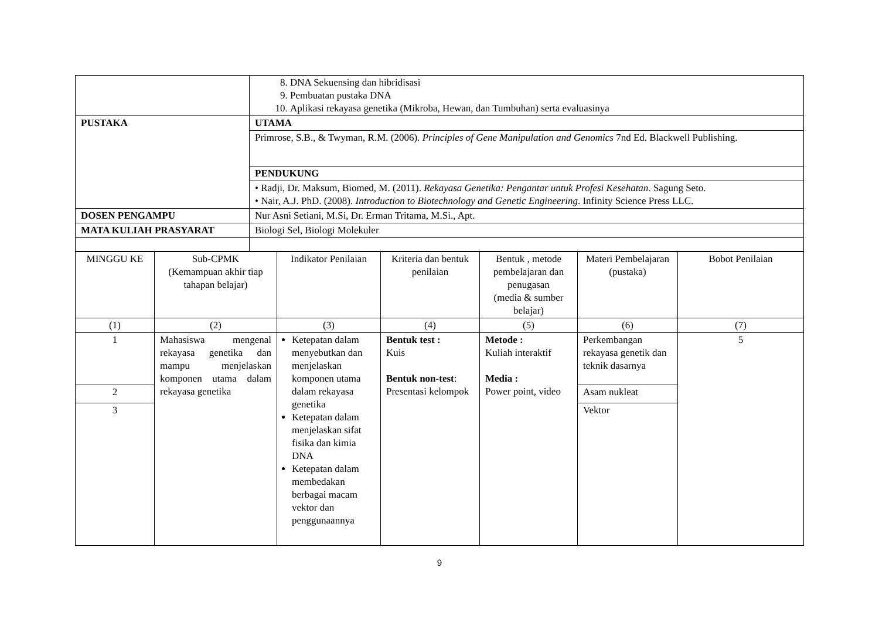| | 8. DNA Sekuensing dan hibridisasi 9. Pembuatan pustaka DNA 10. Aplikasi rekayasa genetika (Mikroba, Hewan, dan Tumbuhan) serta evaluasinya |
| PUSTAKA | UTAMA |
| | Primrose, S.B., & Twyman, R.M. (2006). Principles of Gene Manipulation and Genomics 7nd Ed. Blackwell Publishing. |
| | PENDUKUNG |
| | • Radji, Dr. Maksum, Biomed, M. (2011). Rekayasa Genetika: Pengantar untuk Profesi Kesehatan . Sagung Seto. • Nair, A.J. PhD. (2008). Introduction to Biotechnology and Genetic Engineering . Infinity Science Press LLC. |
| DOSEN PENGAMPU | Nur Asni Setiani, M.Si, Dr. Erman Tritama, M.Si., Apt. |
| MATA KULIAH PRASYARAT | Biologi Sel, Biologi Molekuler |
| MINGGU KE | Sub-CPMK (Kemampuan akhir tiap tahapan belajar) | Indikator Penilaian | Kriteria dan bentuk penilaian | Bentuk , metode pembelajaran dan penugasan (media & sumber belajar) | Materi Pembelajaran (pustaka) | Bobot Penilaian |
| --- | --- | --- | --- | --- | --- | --- |
| (1) | (2) | (3) | (4) | (5) | (6) | (7) |
| 1 | Mahasiswa mengenal rekayasa genetika dan mampu menjelaskan komponen utama dalam rekayasa genetika | Ketepatan dalam menyebutkan dan menjelaskan komponen utama dalam rekayasa genetika Ketepatan dalam menjelaskan sifat fisika dan kimia DNA Ketepatan dalam membedakan berbagai macam vektor dan penggunaannya | Bentuk test : Kuis Bentuk non-test : Presentasi kelompok | Metode : Kuliah interaktif Media : Power point, video | Perkembangan rekayasa genetik dan teknik dasarnya | 5 |
| 2 | | | | | Asam nukleat | |
| 3 | | | | | Vektor | |
9